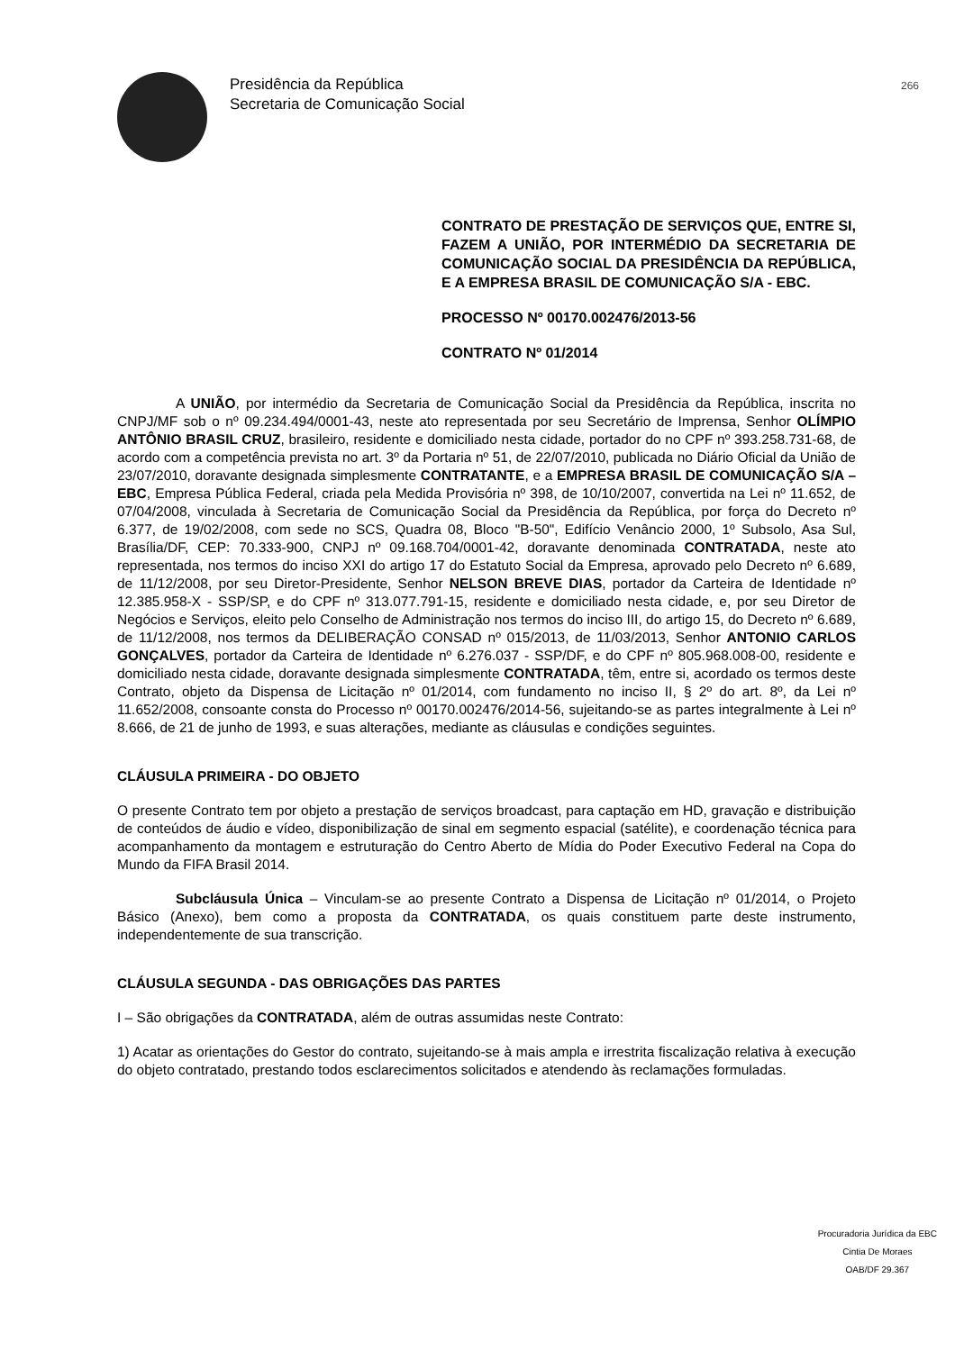Presidência da República
Secretaria de Comunicação Social
266
CONTRATO DE PRESTAÇÃO DE SERVIÇOS QUE, ENTRE SI, FAZEM A UNIÃO, POR INTERMÉDIO DA SECRETARIA DE COMUNICAÇÃO SOCIAL DA PRESIDÊNCIA DA REPÚBLICA, E A EMPRESA BRASIL DE COMUNICAÇÃO S/A - EBC.
PROCESSO Nº 00170.002476/2013-56
CONTRATO Nº 01/2014
A UNIÃO, por intermédio da Secretaria de Comunicação Social da Presidência da República, inscrita no CNPJ/MF sob o nº 09.234.494/0001-43, neste ato representada por seu Secretário de Imprensa, Senhor OLÍMPIO ANTÔNIO BRASIL CRUZ, brasileiro, residente e domiciliado nesta cidade, portador do no CPF nº 393.258.731-68, de acordo com a competência prevista no art. 3º da Portaria nº 51, de 22/07/2010, publicada no Diário Oficial da União de 23/07/2010, doravante designada simplesmente CONTRATANTE, e a EMPRESA BRASIL DE COMUNICAÇÃO S/A – EBC, Empresa Pública Federal, criada pela Medida Provisória nº 398, de 10/10/2007, convertida na Lei nº 11.652, de 07/04/2008, vinculada à Secretaria de Comunicação Social da Presidência da República, por força do Decreto nº 6.377, de 19/02/2008, com sede no SCS, Quadra 08, Bloco "B-50", Edifício Venâncio 2000, 1º Subsolo, Asa Sul, Brasília/DF, CEP: 70.333-900, CNPJ nº 09.168.704/0001-42, doravante denominada CONTRATADA, neste ato representada, nos termos do inciso XXI do artigo 17 do Estatuto Social da Empresa, aprovado pelo Decreto nº 6.689, de 11/12/2008, por seu Diretor-Presidente, Senhor NELSON BREVE DIAS, portador da Carteira de Identidade nº 12.385.958-X - SSP/SP, e do CPF nº 313.077.791-15, residente e domiciliado nesta cidade, e, por seu Diretor de Negócios e Serviços, eleito pelo Conselho de Administração nos termos do inciso III, do artigo 15, do Decreto nº 6.689, de 11/12/2008, nos termos da DELIBERAÇÃO CONSAD nº 015/2013, de 11/03/2013, Senhor ANTONIO CARLOS GONÇALVES, portador da Carteira de Identidade nº 6.276.037 - SSP/DF, e do CPF nº 805.968.008-00, residente e domiciliado nesta cidade, doravante designada simplesmente CONTRATADA, têm, entre si, acordado os termos deste Contrato, objeto da Dispensa de Licitação nº 01/2014, com fundamento no inciso II, § 2º do art. 8º, da Lei nº 11.652/2008, consoante consta do Processo nº 00170.002476/2014-56, sujeitando-se as partes integralmente à Lei nº 8.666, de 21 de junho de 1993, e suas alterações, mediante as cláusulas e condições seguintes.
CLÁUSULA PRIMEIRA - DO OBJETO
O presente Contrato tem por objeto a prestação de serviços broadcast, para captação em HD, gravação e distribuição de conteúdos de áudio e vídeo, disponibilização de sinal em segmento espacial (satélite), e coordenação técnica para acompanhamento da montagem e estruturação do Centro Aberto de Mídia do Poder Executivo Federal na Copa do Mundo da FIFA Brasil 2014.
Subcláusula Única – Vinculam-se ao presente Contrato a Dispensa de Licitação nº 01/2014, o Projeto Básico (Anexo), bem como a proposta da CONTRATADA, os quais constituem parte deste instrumento, independentemente de sua transcrição.
CLÁUSULA SEGUNDA - DAS OBRIGAÇÕES DAS PARTES
I – São obrigações da CONTRATADA, além de outras assumidas neste Contrato:
1) Acatar as orientações do Gestor do contrato, sujeitando-se à mais ampla e irrestrita fiscalização relativa à execução do objeto contratado, prestando todos esclarecimentos solicitados e atendendo às reclamações formuladas.
Procuradoria Jurídica da EBC
Cintia De Moraes
OAB/DF 29.367